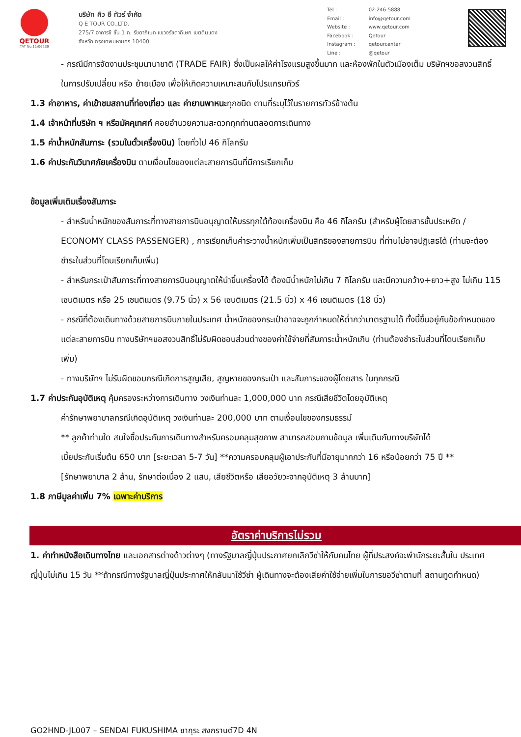QETOUR
TAT No.11/06239
บริษัท คิว อี ทัวร์ จำกัด
Q E TOUR CO.,LTD.
275/7 อาคารซี ชั้น 1 ถ. รัชดาภิเษก แขวงรัชดาภิเษก เขตดินแดง
จังหวัด กรุงเทพมหานคร 10400
| Tel : | 02-246-5888 |
| Email : | info@qetour.com |
| Website : | www.qetour.com |
| Facebook : | Qetour |
| Instagram : | qetourcenter |
| Line : | @qetour |
- กรณีมีการจัดงานประชุมนานาชาติ (TRADE FAIR) ซึ่งเป็นผลให้ค่าโรงแรมสูงขึ้นมาก และห้องพักในตัวเมืองเต็ม บริษัทฯขอสงวนสิทธิ์ ในการปรับเปลี่ยน หรือ ย้ายเมือง เพื่อให้เกิดความเหมาะสมกับโปรแกรมทัวร์
1.3 ค่าอาหาร, ค่าเข้าชมสถานที่ท่องเที่ยว และ ค่ายานพาหนะทุกชนิด ตามที่ระบุไว้ในรายการทัวร์ข้างต้น
1.4 เจ้าหน้าที่บริษัท ฯ หรือมัคคุเทศก์ คอยอำนวยความสะดวกทุกท่านตลอดการเดินทาง
1.5 ค่าน้ำหนักสัมภาระ (รวมในตั๋วเครื่องบิน) โดยทั่วไป 46 กิโลกรัม
1.6 ค่าประกันวินาศภัยเครื่องบิน ตามเงื่อนไขของแต่ละสายการบินที่มีการเรียกเก็บ
ข้อมูลเพิ่มเติมเรื่องสัมภาระ
- สำหรับน้ำหนักของสัมภาระที่ทางสายการบินอนุญาตให้บรรทุกใต้ท้องเครื่องบิน คือ 46 กิโลกรัม (สำหรับผู้โดยสารชั้นประหยัด / ECONOMY CLASS PASSENGER) , การเรียกเก็บค่าระวางน้ำหนักเพิ่มเป็นสิทธิของสายการบิน ที่ท่านไม่อาจปฏิเสธได้ (ท่านจะต้องชำระในส่วนที่โดนเรียกเก็บเพิ่ม)
- สำหรับกระเป๋าสัมภาระที่ทางสายการบินอนุญาตให้นำขึ้นเครื่องได้ ต้องมีน้ำหนักไม่เกิน 7 กิโลกรัม และมีความกว้าง+ยาว+สูง ไม่เกิน 115 เซนติเมตร หรือ 25 เซนติเมตร (9.75 นิ้ว) x 56 เซนติเมตร (21.5 นิ้ว) x 46 เซนติเมตร (18 นิ้ว)
- กรณีที่ต้องเดินทางด้วยสายการบินภายในประเทศ น้ำหนักของกระเป๋าอาจจะถูกกำหนดให้ต่ำกว่ามาตรฐานได้ ทั้งนี้ขึ้นอยู่กับข้อกำหนดของแต่ละสายการบิน ทางบริษัทฯขอสงวนสิทธิ์ไม่รับผิดชอบส่วนต่างของค่าใช้จ่ายที่สัมภาระน้ำหนักเกิน (ท่านต้องชำระในส่วนที่โดนเรียกเก็บเพิ่ม)
- ทางบริษัทฯ ไม่รับผิดชอบกรณีเกิดการสูญเสีย, สูญหายของกระเป๋า และสัมภาระของผู้โดยสาร ในทุกกรณี
1.7 ค่าประกันอุบัติเหตุ คุ้มครองระหว่างการเดินทาง วงเงินท่านละ 1,000,000 บาท กรณีเสียชีวิตโดยอุบัติเหตุ
ค่ารักษาพยาบาลกรณีเกิดอุบัติเหตุ วงเงินท่านละ 200,000 บาท ตามเงื่อนไขของกรมธรรม์
** ลูกค้าท่านใด สนใจซื้อประกันการเดินทางสำหรับครอบคลุมสุขภาพ สามารถสอบถามข้อมูล เพิ่มเติมกับทางบริษัทได้
เบี้ยประกันเริ่มต้น 650 บาท [ระยะเวลา 5-7 วัน] **ความครอบคลุมผู้เอาประกันที่มีอายุมากกว่า 16 หรือน้อยกว่า 75 ปี **
[รักษาพยาบาล 2 ล้าน, รักษาต่อเนื่อง 2 แสน, เสียชีวิตหรือ เสียอวัยวะจากอุบัติเหตุ 3 ล้านบาท]
1.8 ภาษีมูลค่าเพิ่ม 7% เฉพาะค่าบริการ
อัตราค่าบริการไม่รวม
1. ค่าทำหนังสือเดินทางไทย และเอกสารต่างด้าวต่างๆ (ทางรัฐบาลญี่ปุ่นประกาศยกเลิกวีซ่าให้กับคนไทย ผู้ที่ประสงค์จะพำนักระยะสั้นใน ประเทศญี่ปุ่นไม่เกิน 15 วัน **ถ้ากรณีทางรัฐบาลญี่ปุ่นประกาศให้กลับมาใช้วีซ่า ผู้เดินทางจะต้องเสียค่าใช้จ่ายเพิ่มในการขอวีซ่าตามที่ สถานทูตกำหนด)
GO2HND-JL007 – SENDAI FUKUSHIMA ซากุระ สงกรานต์7D 4N